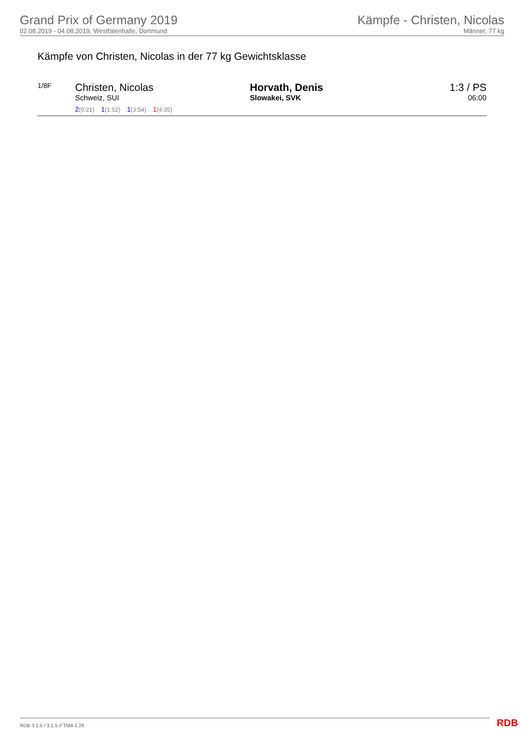Grand Prix of Germany 2019
02.08.2019 - 04.08.2019, Westfalenhalle, Dortmund
Kämpfe - Christen, Nicolas
Männer, 77 kg
Kämpfe von Christen, Nicolas in der 77 kg Gewichtsklasse
1/8F
Christen, Nicolas
Schweiz, SUI
2(0:21) 1(1:52) 1(3:54) 1(4:35)
Horvath, Denis
Slowakei, SVK
1:3 / PS
06:00
RDB 3.1.5 / 3.1.5 // TMA 1.26 RDB